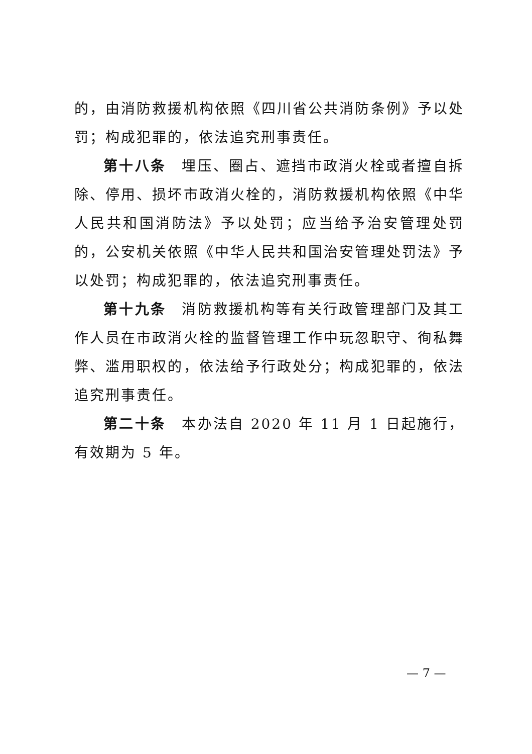的，由消防救援机构依照《四川省公共消防条例》予以处罚；构成犯罪的，依法追究刑事责任。
第十八条　埋压、圈占、遮挡市政消火栓或者擅自拆除、停用、损坏市政消火栓的，消防救援机构依照《中华人民共和国消防法》予以处罚；应当给予治安管理处罚的，公安机关依照《中华人民共和国治安管理处罚法》予以处罚；构成犯罪的，依法追究刑事责任。
第十九条　消防救援机构等有关行政管理部门及其工作人员在市政消火栓的监督管理工作中玩忽职守、徇私舞弊、滥用职权的，依法给予行政处分；构成犯罪的，依法追究刑事责任。
第二十条　本办法自 2020 年 11 月 1 日起施行，有效期为 5 年。
— 7 —